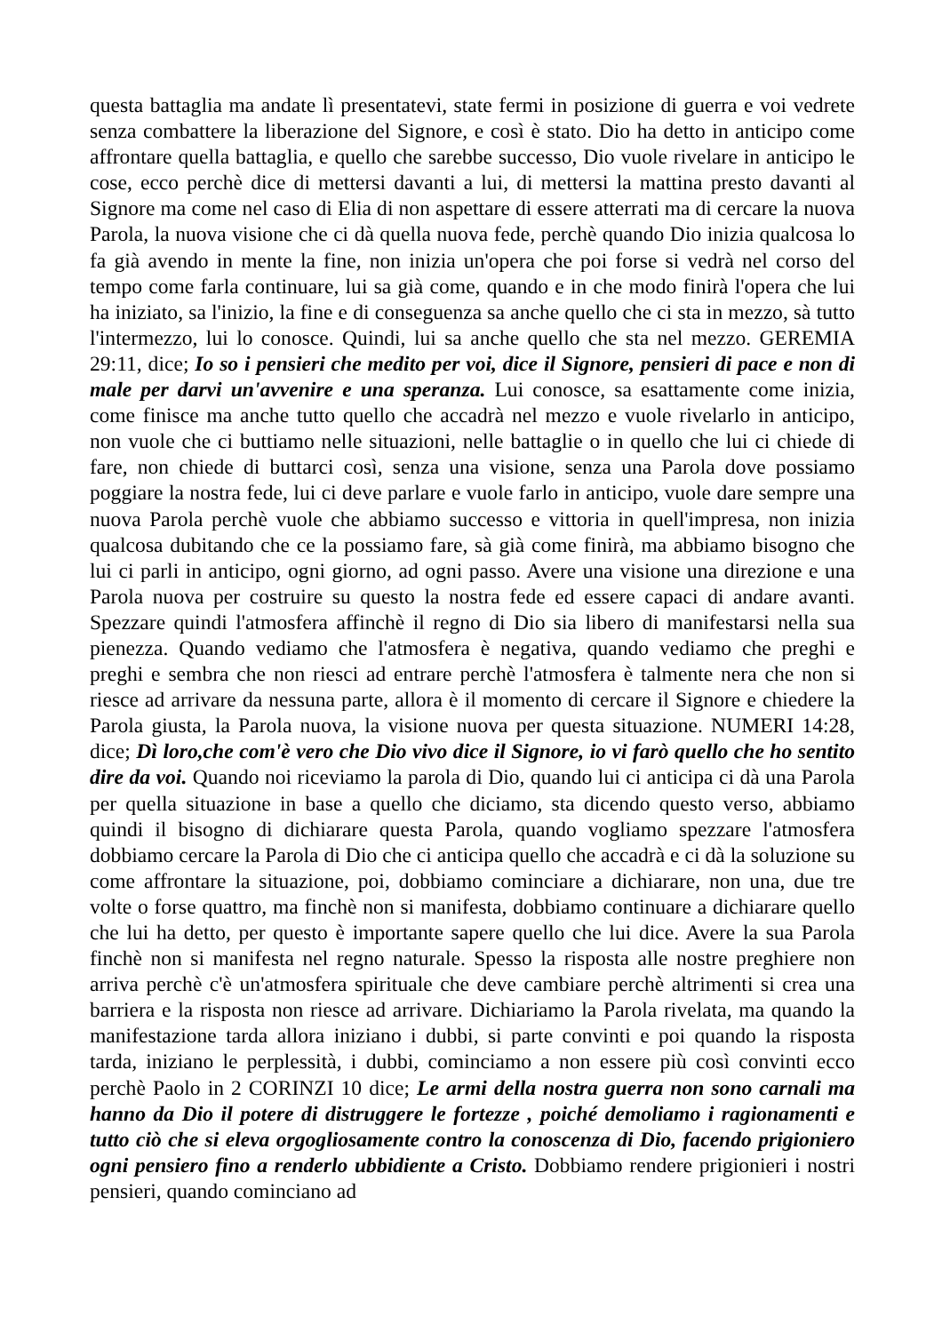questa battaglia ma andate lì presentatevi, state fermi in posizione di guerra e voi vedrete senza combattere la liberazione del Signore, e così è stato. Dio ha detto in anticipo come affrontare quella battaglia, e quello che sarebbe successo, Dio vuole rivelare in anticipo le cose, ecco perchè dice di mettersi davanti a lui, di mettersi la mattina presto davanti al Signore ma come nel caso di Elia di non aspettare di essere atterrati ma di cercare la nuova Parola, la nuova visione che ci dà quella nuova fede, perchè quando Dio inizia qualcosa lo fa già avendo in mente la fine, non inizia un'opera che poi forse si vedrà nel corso del tempo come farla continuare, lui sa già come, quando e in che modo finirà l'opera che lui ha iniziato, sa l'inizio, la fine e di conseguenza sa anche quello che ci sta in mezzo, sà tutto l'intermezzo, lui lo conosce. Quindi, lui sa anche quello che sta nel mezzo. GEREMIA 29:11, dice; Io so i pensieri che medito per voi, dice il Signore, pensieri di pace e non di male per darvi un'avvenire e una speranza. Lui conosce, sa esattamente come inizia, come finisce ma anche tutto quello che accadrà nel mezzo e vuole rivelarlo in anticipo, non vuole che ci buttiamo nelle situazioni, nelle battaglie o in quello che lui ci chiede di fare, non chiede di buttarci così, senza una visione, senza una Parola dove possiamo poggiare la nostra fede, lui ci deve parlare e vuole farlo in anticipo, vuole dare sempre una nuova Parola perchè vuole che abbiamo successo e vittoria in quell'impresa, non inizia qualcosa dubitando che ce la possiamo fare, sà già come finirà, ma abbiamo bisogno che lui ci parli in anticipo, ogni giorno, ad ogni passo. Avere una visione una direzione e una Parola nuova per costruire su questo la nostra fede ed essere capaci di andare avanti. Spezzare quindi l'atmosfera affinchè il regno di Dio sia libero di manifestarsi nella sua pienezza. Quando vediamo che l'atmosfera è negativa, quando vediamo che preghi e preghi e sembra che non riesci ad entrare perchè l'atmosfera è talmente nera che non si riesce ad arrivare da nessuna parte, allora è il momento di cercare il Signore e chiedere la Parola giusta, la Parola nuova, la visione nuova per questa situazione. NUMERI 14:28, dice; Dì loro,che com'è vero che Dio vivo dice il Signore, io vi farò quello che ho sentito dire da voi. Quando noi riceviamo la parola di Dio, quando lui ci anticipa ci dà una Parola per quella situazione in base a quello che diciamo, sta dicendo questo verso, abbiamo quindi il bisogno di dichiarare questa Parola, quando vogliamo spezzare l'atmosfera dobbiamo cercare la Parola di Dio che ci anticipa quello che accadrà e ci dà la soluzione su come affrontare la situazione, poi, dobbiamo cominciare a dichiarare, non una, due tre volte o forse quattro, ma finchè non si manifesta, dobbiamo continuare a dichiarare quello che lui ha detto, per questo è importante sapere quello che lui dice. Avere la sua Parola finchè non si manifesta nel regno naturale. Spesso la risposta alle nostre preghiere non arriva perchè c'è un'atmosfera spirituale che deve cambiare perchè altrimenti si crea una barriera e la risposta non riesce ad arrivare. Dichiariamo la Parola rivelata, ma quando la manifestazione tarda allora iniziano i dubbi, si parte convinti e poi quando la risposta tarda, iniziano le perplessità, i dubbi, cominciamo a non essere più così convinti ecco perchè Paolo in 2 CORINZI 10 dice; Le armi della nostra guerra non sono carnali ma hanno da Dio il potere di distruggere le fortezze , poiché demoliamo i ragionamenti e tutto ciò che si eleva orgogliosamente contro la conoscenza di Dio, facendo prigioniero ogni pensiero fino a renderlo ubbidiente a Cristo. Dobbiamo rendere prigionieri i nostri pensieri, quando cominciano ad